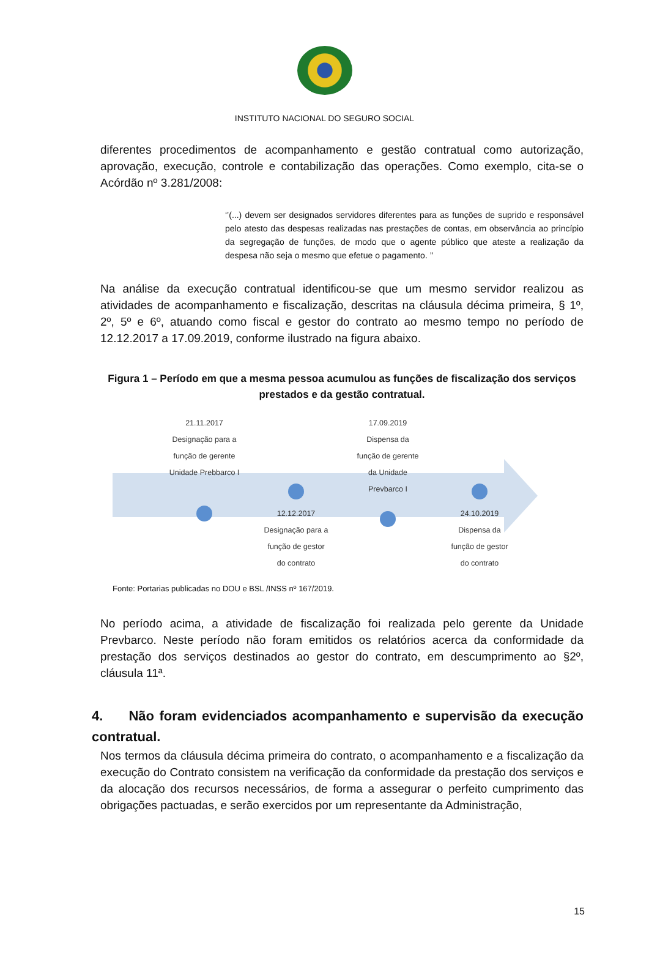INSTITUTO NACIONAL DO SEGURO SOCIAL
diferentes procedimentos de acompanhamento e gestão contratual como autorização, aprovação, execução, controle e contabilização das operações. Como exemplo, cita-se o Acórdão nº 3.281/2008:
‘’(...) devem ser designados servidores diferentes para as funções de suprido e responsável pelo atesto das despesas realizadas nas prestações de contas, em observância ao princípio da segregação de funções, de modo que o agente público que ateste a realização da despesa não seja o mesmo que efetue o pagamento. ’’
Na análise da execução contratual identificou-se que um mesmo servidor realizou as atividades de acompanhamento e fiscalização, descritas na cláusula décima primeira, § 1º, 2º, 5º e 6º, atuando como fiscal e gestor do contrato ao mesmo tempo no período de 12.12.2017 a 17.09.2019, conforme ilustrado na figura abaixo.
Figura 1 – Período em que a mesma pessoa acumulou as funções de fiscalização dos serviços prestados e da gestão contratual.
21.11.2017
Designação para a
função de gerente
Unidade Prebbarco I
12.12.2017
Designação para a
função de gestor
do contrato
17.09.2019
Dispensa da
função de gerente
da Unidade
Prevbarco I
24.10.2019
Dispensa da
função de gestor
do contrato
Fonte: Portarias publicadas no DOU e BSL /INSS nº 167/2019.
No período acima, a atividade de fiscalização foi realizada pelo gerente da Unidade Prevbarco. Neste período não foram emitidos os relatórios acerca da conformidade da prestação dos serviços destinados ao gestor do contrato, em descumprimento ao §2º, cláusula 11ª.
4. Não foram evidenciados acompanhamento e supervisão da execução contratual.
Nos termos da cláusula décima primeira do contrato, o acompanhamento e a fiscalização da execução do Contrato consistem na verificação da conformidade da prestação dos serviços e da alocação dos recursos necessários, de forma a assegurar o perfeito cumprimento das obrigações pactuadas, e serão exercidos por um representante da Administração,
15